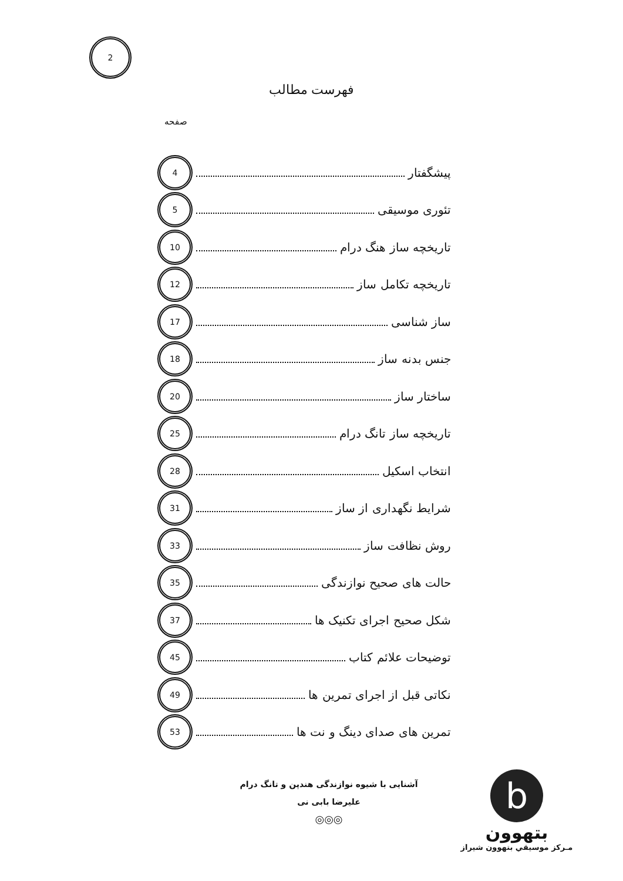2
فهرست مطالب
صفحه
پیشگفتار 4
تئوری موسیقی 5
تاریخچه ساز هنگ درام 10
تاریخچه تکامل ساز 12
ساز شناسی 17
جنس بدنه ساز 18
ساختار ساز 20
تاریخچه ساز تانگ درام 25
انتخاب اسکیل 28
شرایط نگهداری از ساز 31
روش نظافت ساز 33
حالت های صحیح نوازندگی 35
شکل صحیح اجرای تکنیک ها 37
توضیحات علائم کتاب 45
نکاتی قبل از اجرای تمرین ها 49
تمرین های صدای دینگ و نت ها 53
آشنایی با شیوه نوازندگی هندپن و تانگ درام
علیرضا بابی نی
◎◎◎
b
بتهوون
مـرکز موسیقي بتهوون شیراز